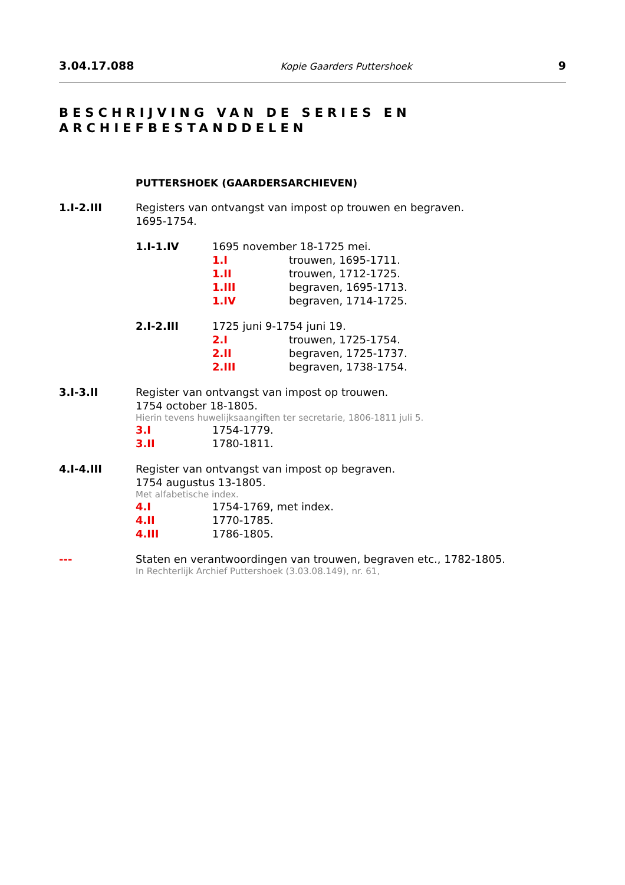3.04.17.088 Kopie Gaarders Puttershoek 9
BESCHRIJVING VAN DE SERIES EN
ARCHIEFBESTANDDELEN
PUTTERSHOEK (GAARDERSARCHIEVEN)
1.I-2.III Registers van ontvangst van impost op trouwen en begraven.
1695-1754.
1.I-1.IV 1695 november 18-1725 mei.
1.I trouwen, 1695-1711.
1.II trouwen, 1712-1725.
1.III begraven, 1695-1713.
1.IV begraven, 1714-1725.
2.I-2.III 1725 juni 9-1754 juni 19.
2.I trouwen, 1725-1754.
2.II begraven, 1725-1737.
2.III begraven, 1738-1754.
3.I-3.II Register van ontvangst van impost op trouwen.
1754 october 18-1805.
Hierin tevens huwelijksaangiften ter secretarie, 1806-1811 juli 5.
3.I 1754-1779.
3.II 1780-1811.
4.I-4.III Register van ontvangst van impost op begraven.
1754 augustus 13-1805.
Met alfabetische index.
4.I 1754-1769, met index.
4.II 1770-1785.
4.III 1786-1805.
--- Staten en verantwoordingen van trouwen, begraven etc., 1782-1805.
In Rechterlijk Archief Puttershoek (3.03.08.149), nr. 61,